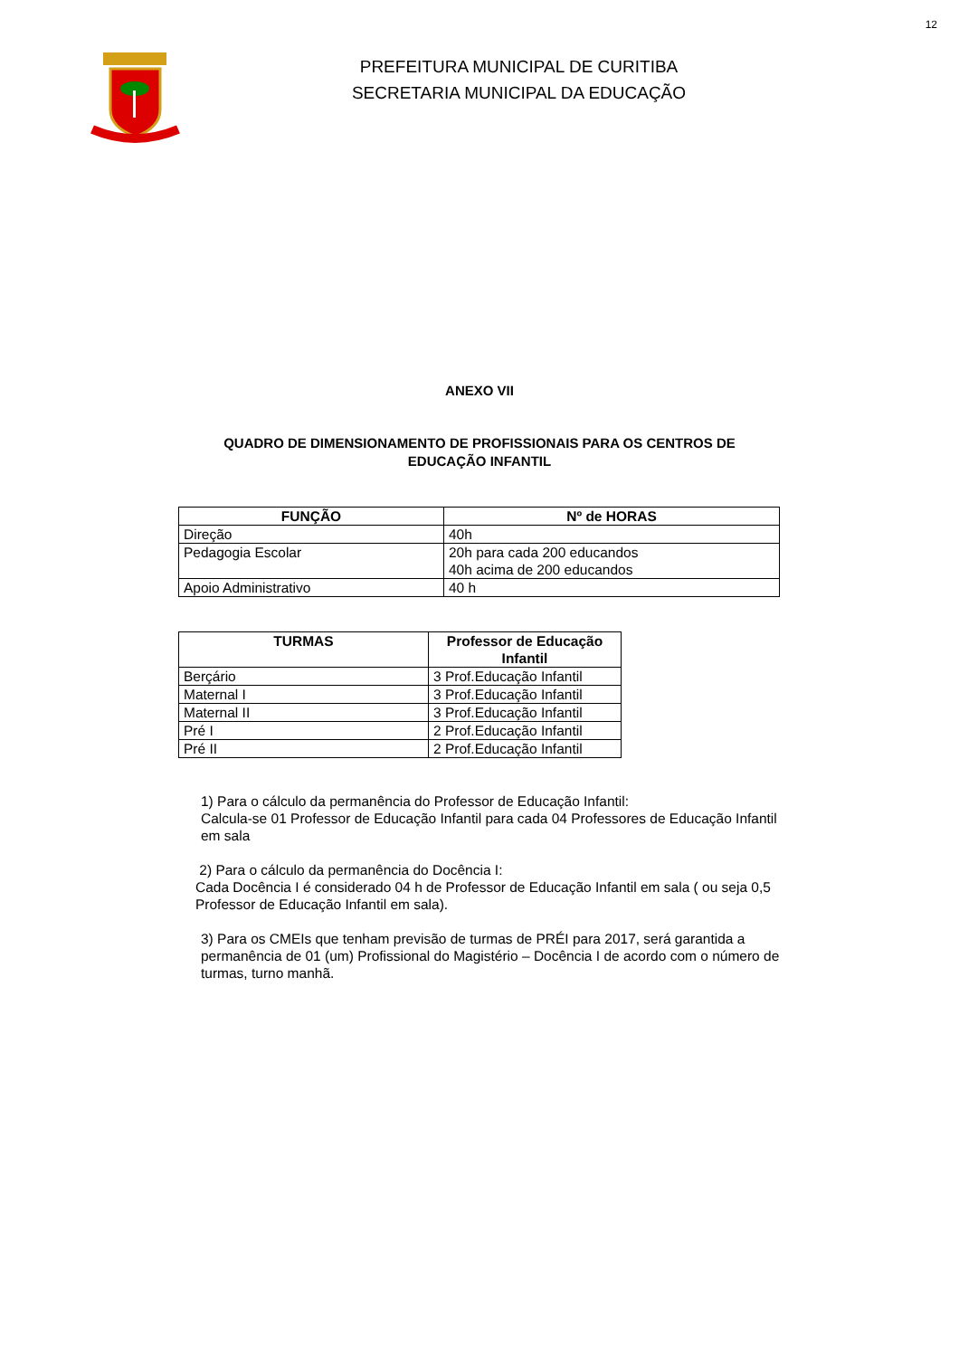12
PREFEITURA MUNICIPAL DE CURITIBA
SECRETARIA MUNICIPAL DA EDUCAÇÃO
ANEXO VII
QUADRO DE DIMENSIONAMENTO DE PROFISSIONAIS PARA OS CENTROS DE
EDUCAÇÃO INFANTIL
| FUNÇÃO | Nº de HORAS |
| --- | --- |
| Direção | 40h |
| Pedagogia Escolar | 20h para cada 200 educandos 40h acima de 200 educandos |
| Apoio Administrativo | 40 h |
| TURMAS | Professor de Educação Infantil |
| --- | --- |
| Berçário | 3 Prof.Educação Infantil |
| Maternal I | 3 Prof.Educação Infantil |
| Maternal II | 3 Prof.Educação Infantil |
| Pré I | 2 Prof.Educação Infantil |
| Pré II | 2 Prof.Educação Infantil |
1) Para o cálculo da permanência do Professor de Educação Infantil:
Calcula-se 01 Professor de Educação Infantil para cada 04 Professores de Educação Infantil em sala
2) Para o cálculo da permanência do Docência I:
Cada Docência I é considerado 04 h de Professor de Educação Infantil em sala ( ou seja 0,5 Professor de Educação Infantil em sala).
3) Para os CMEIs que tenham previsão de turmas de PRÉI para 2017, será garantida a permanência de 01 (um) Profissional do Magistério – Docência I de acordo com o número de turmas, turno manhã.